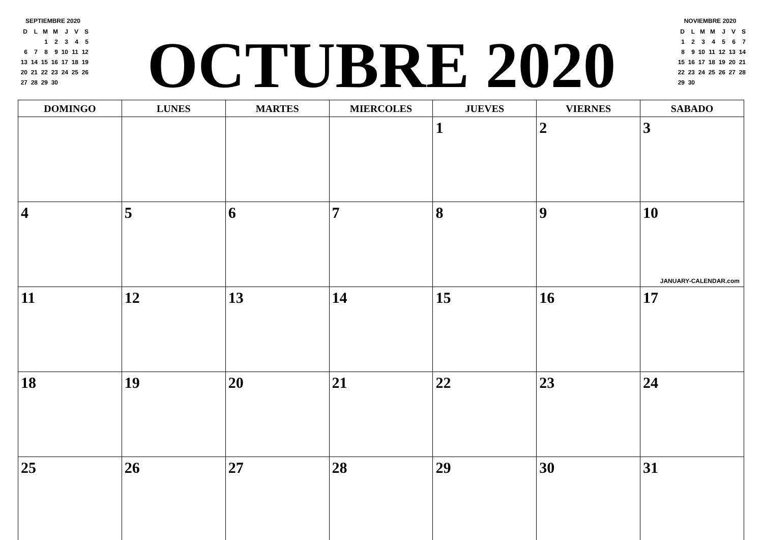SEPTIEMBRE 2020
| D | L | M | M | J | V | S |
| | | 1 | 2 | 3 | 4 | 5 |
| 6 | 7 | 8 | 9 | 10 | 11 | 12 |
| 13 | 14 | 15 | 16 | 17 | 18 | 19 |
| 20 | 21 | 22 | 23 | 24 | 25 | 26 |
| 27 | 28 | 29 | 30 | | | |
OCTUBRE 2020
NOVIEMBRE 2020
| D | L | M | M | J | V | S |
| 1 | 2 | 3 | 4 | 5 | 6 | 7 |
| 8 | 9 | 10 | 11 | 12 | 13 | 14 |
| 15 | 16 | 17 | 18 | 19 | 20 | 21 |
| 22 | 23 | 24 | 25 | 26 | 27 | 28 |
| 29 | 30 | | | | | |
| DOMINGO | LUNES | MARTES | MIERCOLES | JUEVES | VIERNES | SABADO |
| --- | --- | --- | --- | --- | --- | --- |
| | | | | 1 | 2 | 3 |
| 4 | 5 | 6 | 7 | 8 | 9 | 10 JANUARY-CALENDAR.com |
| 11 | 12 | 13 | 14 | 15 | 16 | 17 |
| 18 | 19 | 20 | 21 | 22 | 23 | 24 |
| 25 | 26 | 27 | 28 | 29 | 30 | 31 |